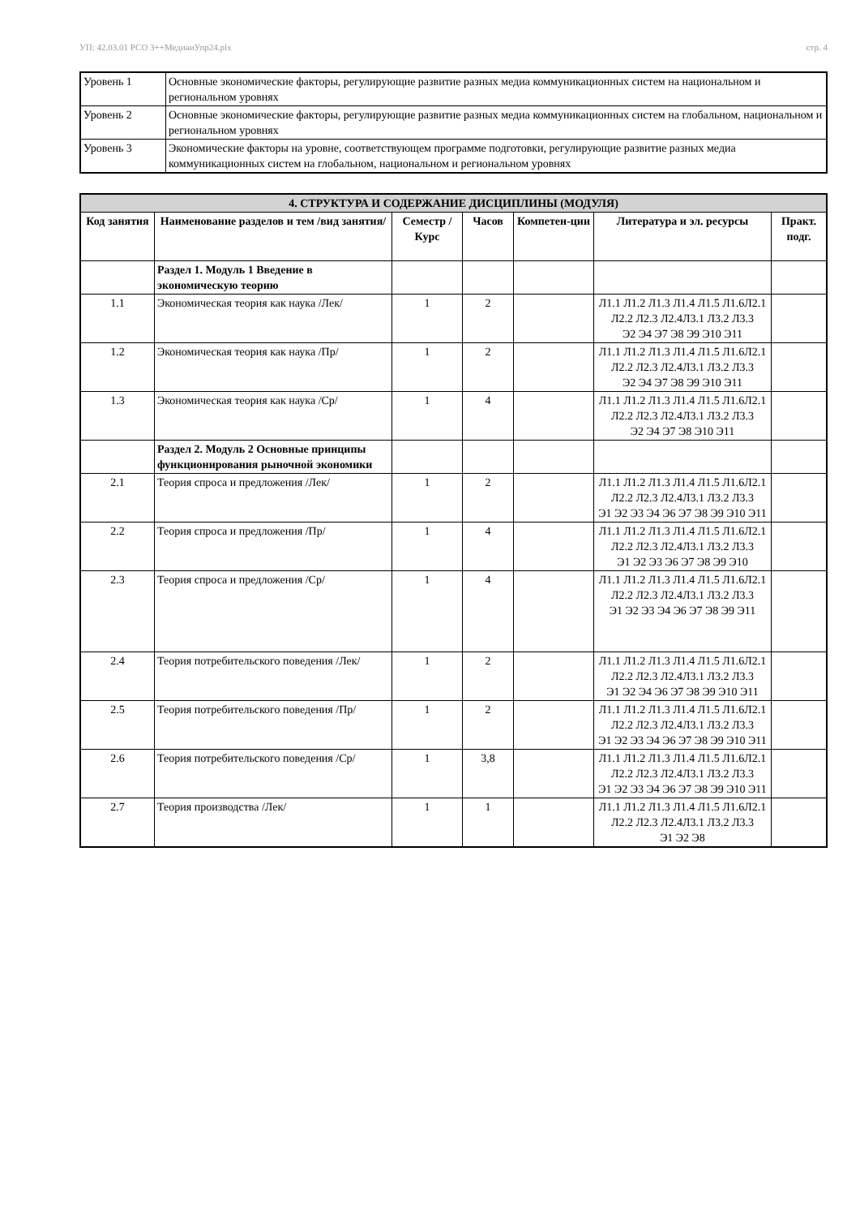УП: 42.03.01 РСО 3++МедиаиУпр24.plx стр. 4
| Уровень 1 | Основные экономические факторы, регулирующие развитие разных медиа коммуникационных систем на национальном и региональном уровнях |
| Уровень 2 | Основные экономические факторы, регулирующие развитие разных медиа коммуникационных систем на глобальном, национальном и региональном уровнях |
| Уровень 3 | Экономические факторы на уровне, соответствующем программе подготовки, регулирующие развитие разных медиа коммуникационных систем на глобальном, национальном и региональном уровнях |
| 4. СТРУКТУРА И СОДЕРЖАНИЕ ДИСЦИПЛИНЫ (МОДУЛЯ) | | | | | | |
| Код занятия | Наименование разделов и тем /вид занятия/ | Семестр / Курс | Часов | Компетен-ции | Литература и эл. ресурсы | Практ. подг. |
| | Раздел 1. Модуль 1 Введение в экономическую теорию | | | | | |
| 1.1 | Экономическая теория как наука /Лек/ | 1 | 2 | | Л1.1 Л1.2 Л1.3 Л1.4 Л1.5 Л1.6Л2.1 Л2.2 Л2.3 Л2.4Л3.1 Л3.2 Л3.3 Э2 Э4 Э7 Э8 Э9 Э10 Э11 | |
| 1.2 | Экономическая теория как наука /Пр/ | 1 | 2 | | Л1.1 Л1.2 Л1.3 Л1.4 Л1.5 Л1.6Л2.1 Л2.2 Л2.3 Л2.4Л3.1 Л3.2 Л3.3 Э2 Э4 Э7 Э8 Э9 Э10 Э11 | |
| 1.3 | Экономическая теория как наука /Ср/ | 1 | 4 | | Л1.1 Л1.2 Л1.3 Л1.4 Л1.5 Л1.6Л2.1 Л2.2 Л2.3 Л2.4Л3.1 Л3.2 Л3.3 Э2 Э4 Э7 Э8 Э10 Э11 | |
| | Раздел 2. Модуль 2 Основные принципы функционирования рыночной экономики | | | | | |
| 2.1 | Теория спроса и предложения /Лек/ | 1 | 2 | | Л1.1 Л1.2 Л1.3 Л1.4 Л1.5 Л1.6Л2.1 Л2.2 Л2.3 Л2.4Л3.1 Л3.2 Л3.3 Э1 Э2 Э3 Э4 Э6 Э7 Э8 Э9 Э10 Э11 | |
| 2.2 | Теория спроса и предложения /Пр/ | 1 | 4 | | Л1.1 Л1.2 Л1.3 Л1.4 Л1.5 Л1.6Л2.1 Л2.2 Л2.3 Л2.4Л3.1 Л3.2 Л3.3 Э1 Э2 Э3 Э6 Э7 Э8 Э9 Э10 | |
| 2.3 | Теория спроса и предложения /Ср/ | 1 | 4 | | Л1.1 Л1.2 Л1.3 Л1.4 Л1.5 Л1.6Л2.1 Л2.2 Л2.3 Л2.4Л3.1 Л3.2 Л3.3 Э1 Э2 Э3 Э4 Э6 Э7 Э8 Э9 Э11 | |
| 2.4 | Теория потребительского поведения /Лек/ | 1 | 2 | | Л1.1 Л1.2 Л1.3 Л1.4 Л1.5 Л1.6Л2.1 Л2.2 Л2.3 Л2.4Л3.1 Л3.2 Л3.3 Э1 Э2 Э4 Э6 Э7 Э8 Э9 Э10 Э11 | |
| 2.5 | Теория потребительского поведения /Пр/ | 1 | 2 | | Л1.1 Л1.2 Л1.3 Л1.4 Л1.5 Л1.6Л2.1 Л2.2 Л2.3 Л2.4Л3.1 Л3.2 Л3.3 Э1 Э2 Э3 Э4 Э6 Э7 Э8 Э9 Э10 Э11 | |
| 2.6 | Теория потребительского поведения /Ср/ | 1 | 3,8 | | Л1.1 Л1.2 Л1.3 Л1.4 Л1.5 Л1.6Л2.1 Л2.2 Л2.3 Л2.4Л3.1 Л3.2 Л3.3 Э1 Э2 Э3 Э4 Э6 Э7 Э8 Э9 Э10 Э11 | |
| 2.7 | Теория производства /Лек/ | 1 | 1 | | Л1.1 Л1.2 Л1.3 Л1.4 Л1.5 Л1.6Л2.1 Л2.2 Л2.3 Л2.4Л3.1 Л3.2 Л3.3 Э1 Э2 Э8 | |